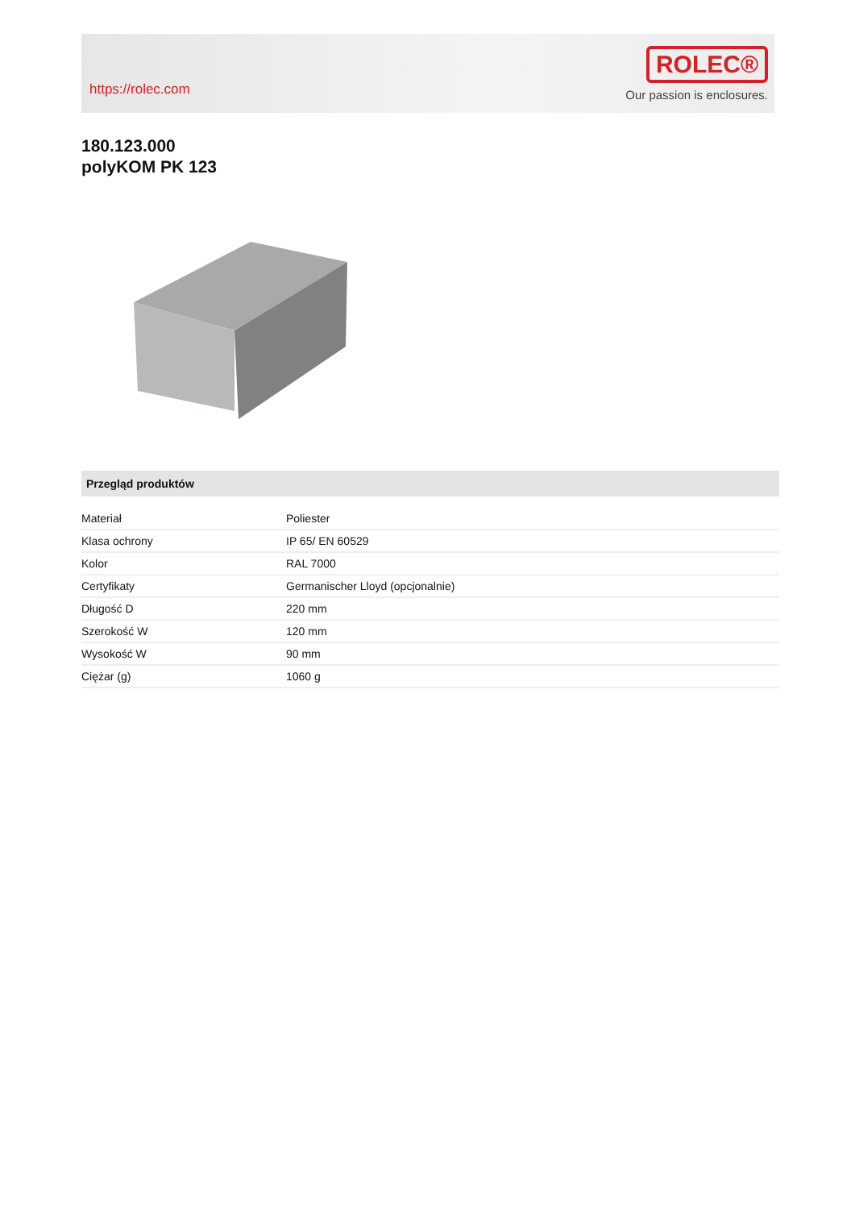https://rolec.com
ROLEC®
Our passion is enclosures.
180.123.000
polyKOM PK 123
Przegląd produktów
| Materiał | Poliester |
| Klasa ochrony | IP 65/ EN 60529 |
| Kolor | RAL 7000 |
| Certyfikaty | Germanischer Lloyd (opcjonalnie) |
| Długość D | 220 mm |
| Szerokość W | 120 mm |
| Wysokość W | 90 mm |
| Ciężar (g) | 1060 g |